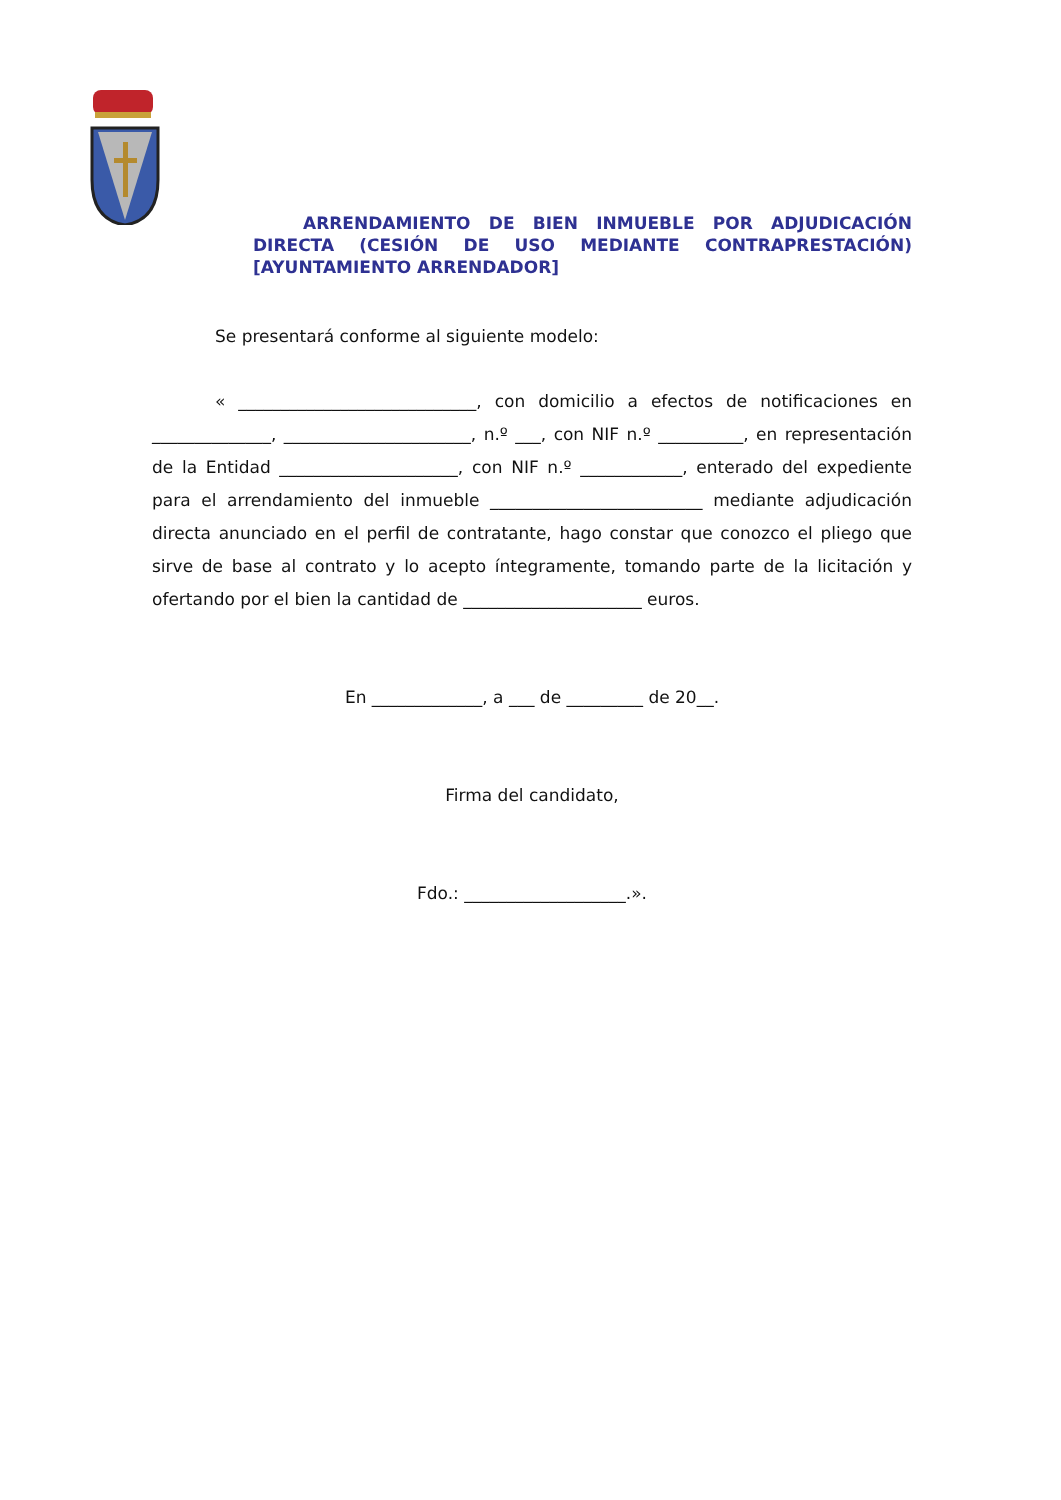ARRENDAMIENTO DE BIEN INMUEBLE POR ADJUDICACIÓN DIRECTA (CESIÓN DE USO MEDIANTE CONTRAPRESTACIÓN) [AYUNTAMIENTO ARRENDADOR]
Se presentará conforme al siguiente modelo:
« ____________________________, con domicilio a efectos de notificaciones en ______________, ______________________, n.º ___, con NIF n.º __________, en representación de la Entidad _____________________, con NIF n.º ____________, enterado del expediente para el arrendamiento del inmueble _________________________ mediante adjudicación directa anunciado en el perfil de contratante, hago constar que conozco el pliego que sirve de base al contrato y lo acepto íntegramente, tomando parte de la licitación y ofertando por el bien la cantidad de _____________________ euros.
En _____________, a ___ de _________ de 20__.
Firma del candidato,
Fdo.: ___________________.».